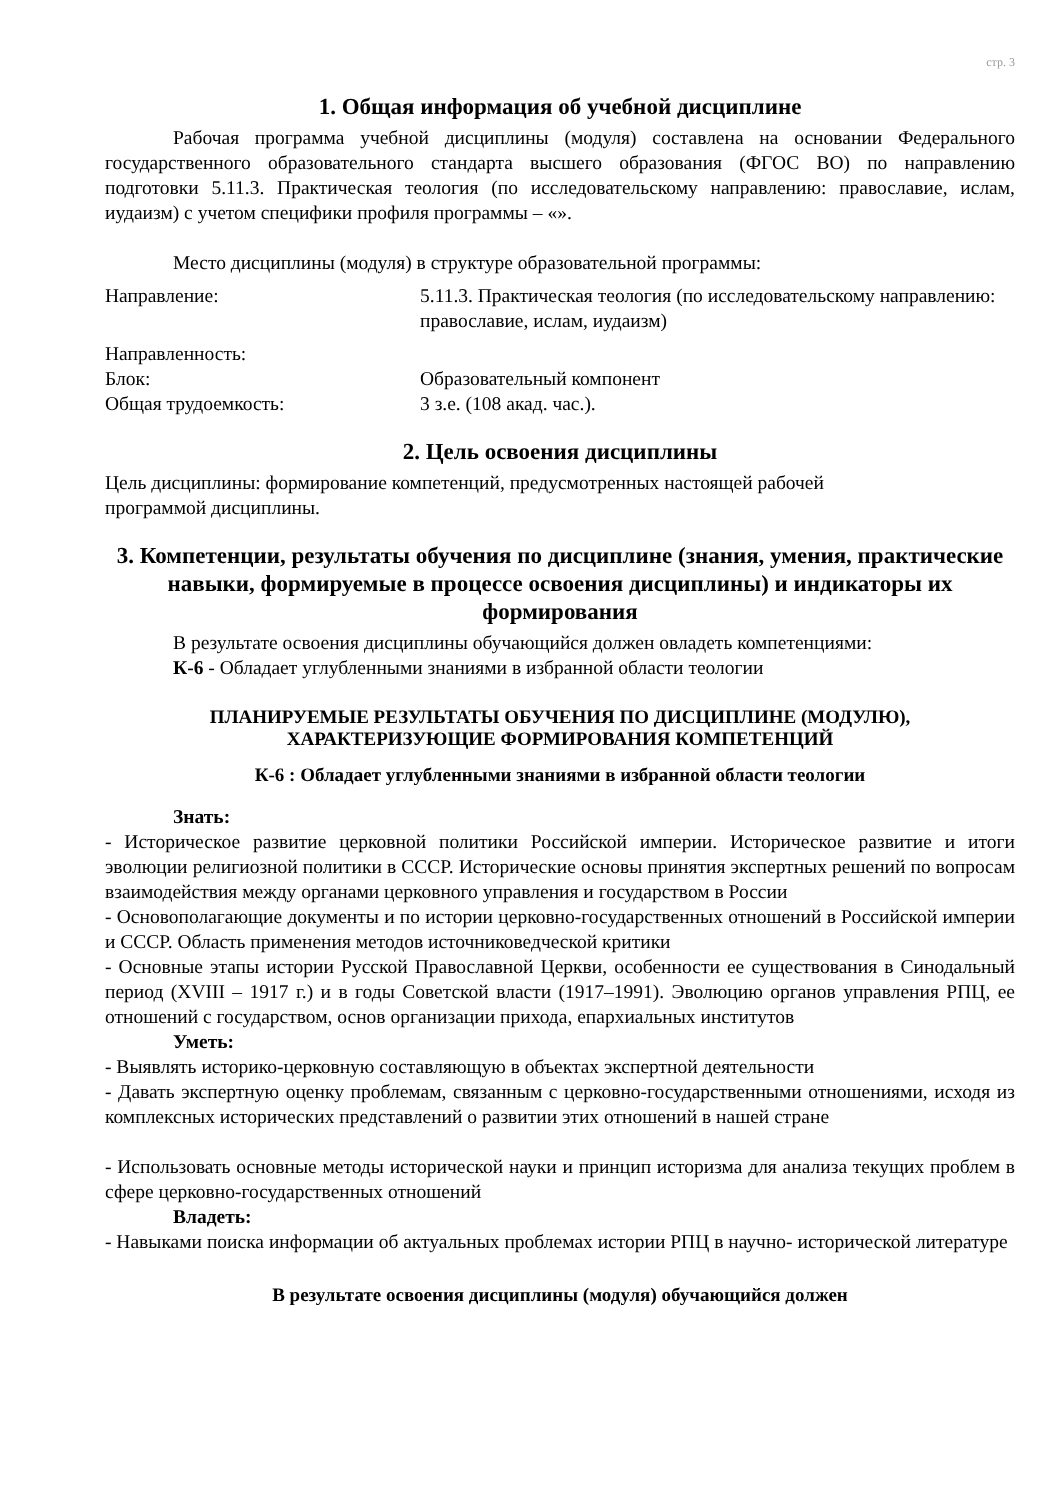стр. 3
1. Общая информация об учебной дисциплине
Рабочая программа учебной дисциплины (модуля) составлена на основании Федерального государственного образовательного стандарта высшего образования (ФГОС ВО) по направлению подготовки 5.11.3. Практическая теология (по исследовательскому направлению: православие, ислам, иудаизм) с учетом специфики профиля программы – «».
Место дисциплины (модуля) в структуре образовательной программы:
Направление:
5.11.3. Практическая теология (по исследовательскому направлению: православие, ислам, иудаизм)
Направленность:
Блок:
Образовательный компонент
Общая трудоемкость:
3 з.е. (108 акад. час.).
2. Цель освоения дисциплины
Цель дисциплины: формирование компетенций, предусмотренных настоящей рабочей
программой дисциплины.
3. Компетенции, результаты обучения по дисциплине (знания, умения, практические навыки, формируемые в процессе освоения дисциплины) и индикаторы их формирования
В результате освоения дисциплины обучающийся должен овладеть компетенциями:
К-6 - Обладает углубленными знаниями в избранной области теологии
ПЛАНИРУЕМЫЕ РЕЗУЛЬТАТЫ ОБУЧЕНИЯ ПО ДИСЦИПЛИНЕ (МОДУЛЮ), ХАРАКТЕРИЗУЮЩИЕ ФОРМИРОВАНИЯ КОМПЕТЕНЦИЙ
К-6 : Обладает углубленными знаниями в избранной области теологии
Знать:
- Историческое развитие церковной политики Российской империи. Историческое развитие и итоги эволюции религиозной политики в СССР. Исторические основы принятия экспертных решений по вопросам взаимодействия между органами церковного управления и государством в России
- Основополагающие документы и по истории церковно-государственных отношений в Российской империи и СССР. Область применения методов источниковедческой критики
- Основные этапы истории Русской Православной Церкви, особенности ее существования в Синодальный период (XVIII – 1917 г.) и в годы Советской власти (1917–1991). Эволюцию органов управления РПЦ, ее отношений с государством, основ организации прихода, епархиальных институтов
Уметь:
- Выявлять историко-церковную составляющую в объектах экспертной деятельности
- Давать экспертную оценку проблемам, связанным с церковно-государственными отношениями, исходя из комплексных исторических представлений о развитии этих отношений в нашей стране
- Использовать основные методы исторической науки и принцип историзма для анализа текущих проблем в сфере церковно-государственных отношений
Владеть:
- Навыками поиска информации об актуальных проблемах истории РПЦ в научно- исторической литературе
В результате освоения дисциплины (модуля) обучающийся должен